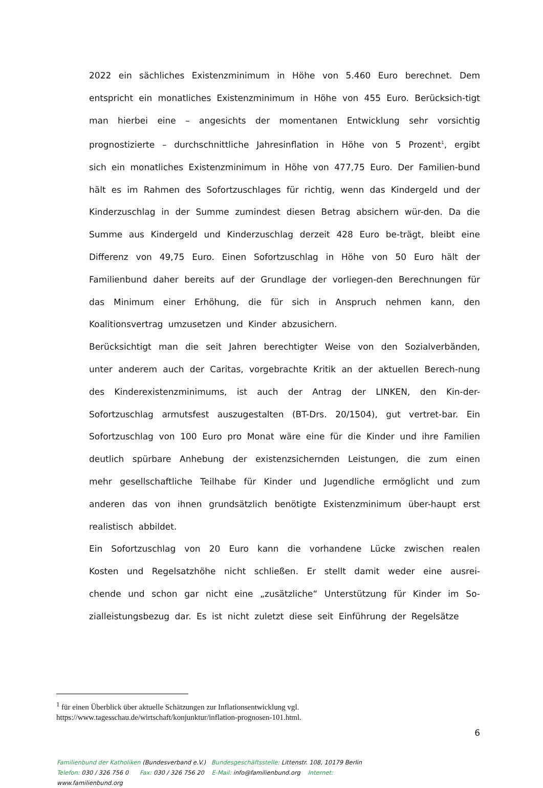2022 ein sächliches Existenzminimum in Höhe von 5.460 Euro berechnet. Dem entspricht ein monatliches Existenzminimum in Höhe von 455 Euro. Berücksich-tigt man hierbei eine – angesichts der momentanen Entwicklung sehr vorsichtig prognostizierte – durchschnittliche Jahresinflation in Höhe von 5 Prozent<sup>1</sup>, ergibt sich ein monatliches Existenzminimum in Höhe von 477,75 Euro. Der Familien-bund hält es im Rahmen des Sofortzuschlages für richtig, wenn das Kindergeld und der Kinderzuschlag in der Summe zumindest diesen Betrag absichern wür-den. Da die Summe aus Kindergeld und Kinderzuschlag derzeit 428 Euro be-trägt, bleibt eine Differenz von 49,75 Euro. Einen Sofortzuschlag in Höhe von 50 Euro hält der Familienbund daher bereits auf der Grundlage der vorliegen-den Berechnungen für das Minimum einer Erhöhung, die für sich in Anspruch nehmen kann, den Koalitionsvertrag umzusetzen und Kinder abzusichern.
Berücksichtigt man die seit Jahren berechtigter Weise von den Sozialverbänden, unter anderem auch der Caritas, vorgebrachte Kritik an der aktuellen Berech-nung des Kinderexistenzminimums, ist auch der Antrag der LINKEN, den Kin-der-Sofortzuschlag armutsfest auszugestalten (BT-Drs. 20/1504), gut vertret-bar. Ein Sofortzuschlag von 100 Euro pro Monat wäre eine für die Kinder und ihre Familien deutlich spürbare Anhebung der existenzsichernden Leistungen, die zum einen mehr gesellschaftliche Teilhabe für Kinder und Jugendliche ermöglicht und zum anderen das von ihnen grundsätzlich benötigte Existenzminimum über-haupt erst realistisch abbildet.
Ein Sofortzuschlag von 20 Euro kann die vorhandene Lücke zwischen realen Kosten und Regelsatzhöhe nicht schließen. Er stellt damit weder eine ausrei-chende und schon gar nicht eine „zusätzliche“ Unterstützung für Kinder im So-zialleistungsbezug dar. Es ist nicht zuletzt diese seit Einführung der Regelsätze
<sup>1</sup> für einen Überblick über aktuelle Schätzungen zur Inflationsentwicklung vgl. https://www.tagesschau.de/wirtschaft/konjunktur/inflation-prognosen-101.html.
6
Familienbund der Katholiken (Bundesverband e.V.) Bundesgeschäftsstelle: Littenstr. 108, 10179 Berlin
Telefon: 030 / 326 756 0 Fax: 030 / 326 756 20 E-Mail: info@familienbund.org Internet:
www.familienbund.org